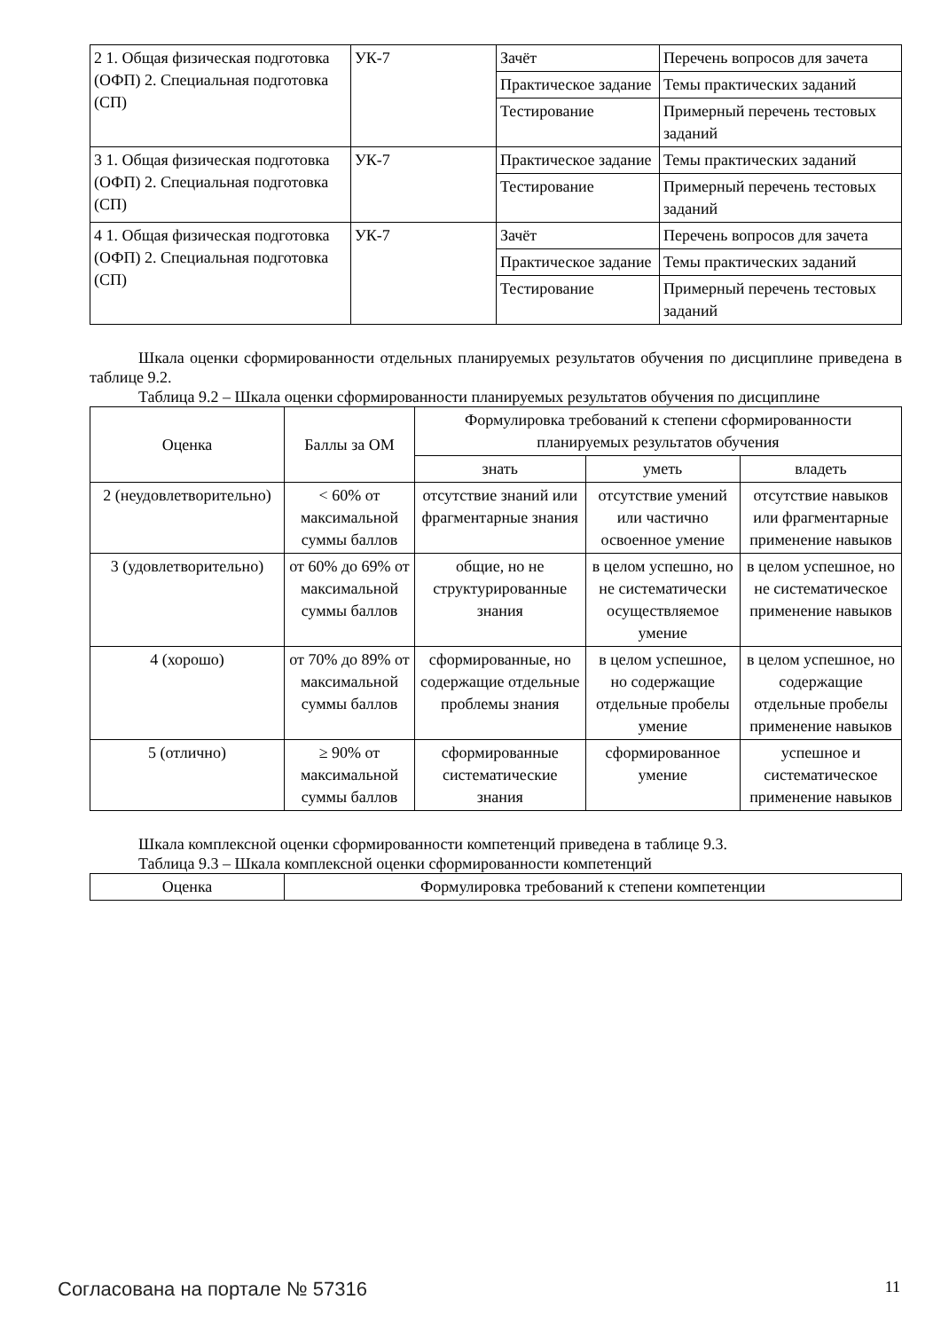| 2 1. Общая физическая подготовка (ОФП) 2. Специальная подготовка (СП) | УК-7 | Зачёт | Перечень вопросов для зачета |
| | | Практическое задание | Темы практических заданий |
| | | Тестирование | Примерный перечень тестовых заданий |
| 3 1. Общая физическая подготовка (ОФП) 2. Специальная подготовка (СП) | УК-7 | Практическое задание | Темы практических заданий |
| | | Тестирование | Примерный перечень тестовых заданий |
| 4 1. Общая физическая подготовка (ОФП) 2. Специальная подготовка (СП) | УК-7 | Зачёт | Перечень вопросов для зачета |
| | | Практическое задание | Темы практических заданий |
| | | Тестирование | Примерный перечень тестовых заданий |
Шкала оценки сформированности отдельных планируемых результатов обучения по дисциплине приведена в таблице 9.2.
Таблица 9.2 – Шкала оценки сформированности планируемых результатов обучения по дисциплине
| Оценка | Баллы за ОМ | Формулировка требований к степени сформированности планируемых результатов обучения | | |
| --- | --- | --- | --- | --- |
| | | знать | уметь | владеть |
| 2 (неудовлетворительно) | < 60% от максимальной суммы баллов | отсутствие знаний или фрагментарные знания | отсутствие умений или частично освоенное умение | отсутствие навыков или фрагментарные применение навыков |
| 3 (удовлетворительно) | от 60% до 69% от максимальной суммы баллов | общие, но не структурированные знания | в целом успешно, но не систематически осуществляемое умение | в целом успешное, но не систематическое применение навыков |
| 4 (хорошо) | от 70% до 89% от максимальной суммы баллов | сформированные, но содержащие отдельные проблемы знания | в целом успешное, но содержащие отдельные пробелы умение | в целом успешное, но содержащие отдельные пробелы применение навыков |
| 5 (отлично) | ≥ 90% от максимальной суммы баллов | сформированные систематические знания | сформированное умение | успешное и систематическое применение навыков |
Шкала комплексной оценки сформированности компетенций приведена в таблице 9.3.
Таблица 9.3 – Шкала комплексной оценки сформированности компетенций
| Оценка | Формулировка требований к степени компетенции |
| --- | --- |
Согласована на портале № 57316 11